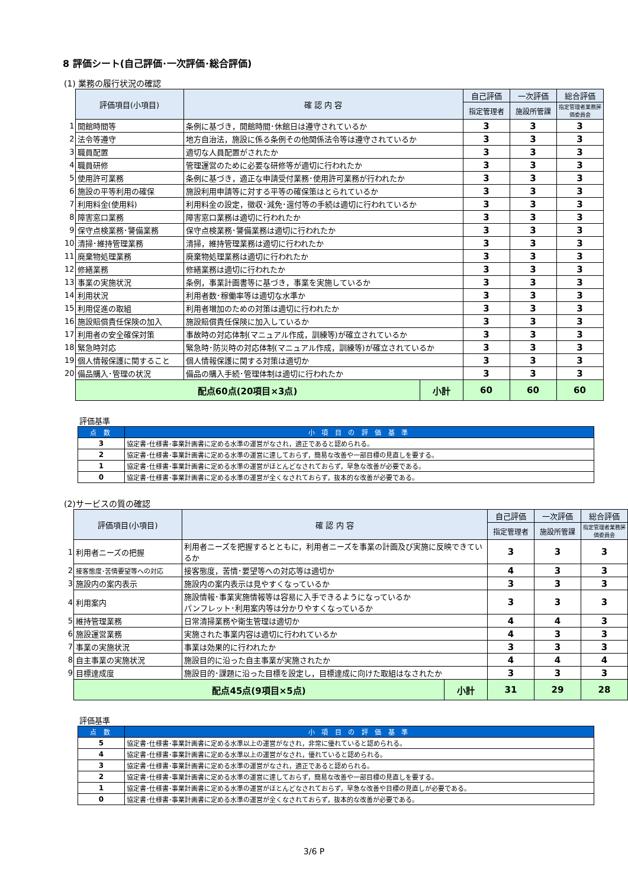8 評価シート(自己評価･一次評価･総合評価)
(1) 業務の履行状況の確認
| | 評価項目(小項目) | 確 認 内 容 | | 自己評価 | 一次評価 | 総合評価 |
| | | | | 指定管理者 | 施設所管課 | 指定管理者業務評価委員会 |
| 1 | 開館時間等 | 条例に基づき，開館時間･休館日は遵守されているか | | 3 | 3 | 3 |
| 2 | 法令等遵守 | 地方自治法，施設に係る条例その他関係法令等は遵守されているか | | 3 | 3 | 3 |
| 3 | 職員配置 | 適切な人員配置がされたか | | 3 | 3 | 3 |
| 4 | 職員研修 | 管理運営のために必要な研修等が適切に行われたか | | 3 | 3 | 3 |
| 5 | 使用許可業務 | 条例に基づき，適正な申請受付業務･使用許可業務が行われたか | | 3 | 3 | 3 |
| 6 | 施設の平等利用の確保 | 施設利用申請等に対する平等の確保策はとられているか | | 3 | 3 | 3 |
| 7 | 利用料金(使用料) | 利用料金の設定，徴収･減免･還付等の手続は適切に行われているか | | 3 | 3 | 3 |
| 8 | 障害窓口業務 | 障害窓口業務は適切に行われたか | | 3 | 3 | 3 |
| 9 | 保守点検業務･警備業務 | 保守点検業務･警備業務は適切に行われたか | | 3 | 3 | 3 |
| 10 | 清掃･維持管理業務 | 清掃，維持管理業務は適切に行われたか | | 3 | 3 | 3 |
| 11 | 廃棄物処理業務 | 廃棄物処理業務は適切に行われたか | | 3 | 3 | 3 |
| 12 | 修繕業務 | 修繕業務は適切に行われたか | | 3 | 3 | 3 |
| 13 | 事業の実施状況 | 条例，事業計画書等に基づき，事業を実施しているか | | 3 | 3 | 3 |
| 14 | 利用状況 | 利用者数･稼働率等は適切な水準か | | 3 | 3 | 3 |
| 15 | 利用促進の取組 | 利用者増加のための対策は適切に行われたか | | 3 | 3 | 3 |
| 16 | 施設賠償責任保険の加入 | 施設賠償責任保険に加入しているか | | 3 | 3 | 3 |
| 17 | 利用者の安全確保対策 | 事故時の対応体制(マニュアル作成，訓練等)が確立されているか | | 3 | 3 | 3 |
| 18 | 緊急時対応 | 緊急時･防災時の対応体制(マニュアル作成，訓練等)が確立されているか | | 3 | 3 | 3 |
| 19 | 個人情報保護に関すること | 個人情報保護に関する対策は適切か | | 3 | 3 | 3 |
| 20 | 備品購入･管理の状況 | 備品の購入手続･管理体制は適切に行われたか | | 3 | 3 | 3 |
| | 配点60点(20項目×3点) | | 小計 | 60 | 60 | 60 |
評価基準
| 点 数 | 小 項 目 の 評 価 基 準 |
| --- | --- |
| 3 | 協定書･仕様書･事業計画書に定める水準の運営がなされ，適正であると認められる。 |
| 2 | 協定書･仕様書･事業計画書に定める水準の運営に達しておらず，簡易な改善や一部目標の見直しを要する。 |
| 1 | 協定書･仕様書･事業計画書に定める水準の運営がほとんどなされておらず，早急な改善が必要である。 |
| 0 | 協定書･仕様書･事業計画書に定める水準の運営が全くなされておらず，抜本的な改善が必要である。 |
(2)サービスの質の確認
| | 評価項目(小項目) | 確 認 内 容 | | 自己評価 | 一次評価 | 総合評価 |
| | | | | 指定管理者 | 施設所管課 | 指定管理者業務評価委員会 |
| 1 | 利用者ニーズの把握 | 利用者ニーズを把握するとともに，利用者ニーズを事業の計画及び実施に反映できているか | | 3 | 3 | 3 |
| 2 | 接客態度･苦情要望等への対応 | 接客態度，苦情･要望等への対応等は適切か | | 4 | 3 | 3 |
| 3 | 施設内の案内表示 | 施設内の案内表示は見やすくなっているか | | 3 | 3 | 3 |
| 4 | 利用案内 | 施設情報･事業実施情報等は容易に入手できるようになっているか パンフレット･利用案内等は分かりやすくなっているか | | 3 | 3 | 3 |
| 5 | 維持管理業務 | 日常清掃業務や衛生管理は適切か | | 4 | 4 | 3 |
| 6 | 施設運営業務 | 実施された事業内容は適切に行われているか | | 4 | 3 | 3 |
| 7 | 事業の実施状況 | 事業は効果的に行われたか | | 3 | 3 | 3 |
| 8 | 自主事業の実施状況 | 施設目的に沿った自主事業が実施されたか | | 4 | 4 | 4 |
| 9 | 目標達成度 | 施設目的･課題に沿った目標を設定し，目標達成に向けた取組はなされたか | | 3 | 3 | 3 |
| | 配点45点(9項目×5点) | | 小計 | 31 | 29 | 28 |
評価基準
| 点 数 | 小 項 目 の 評 価 基 準 |
| --- | --- |
| 5 | 協定書･仕様書･事業計画書に定める水準以上の運営がなされ，非常に優れていると認められる。 |
| 4 | 協定書･仕様書･事業計画書に定める水準以上の運営がなされ，優れていると認められる。 |
| 3 | 協定書･仕様書･事業計画書に定める水準の運営がなされ，適正であると認められる。 |
| 2 | 協定書･仕様書･事業計画書に定める水準の運営に達しておらず，簡易な改善や一部目標の見直しを要する。 |
| 1 | 協定書･仕様書･事業計画書に定める水準の運営がほとんどなされておらず，早急な改善や目標の見直しが必要である。 |
| 0 | 協定書･仕様書･事業計画書に定める水準の運営が全くなされておらず，抜本的な改善が必要である。 |
3/6 P